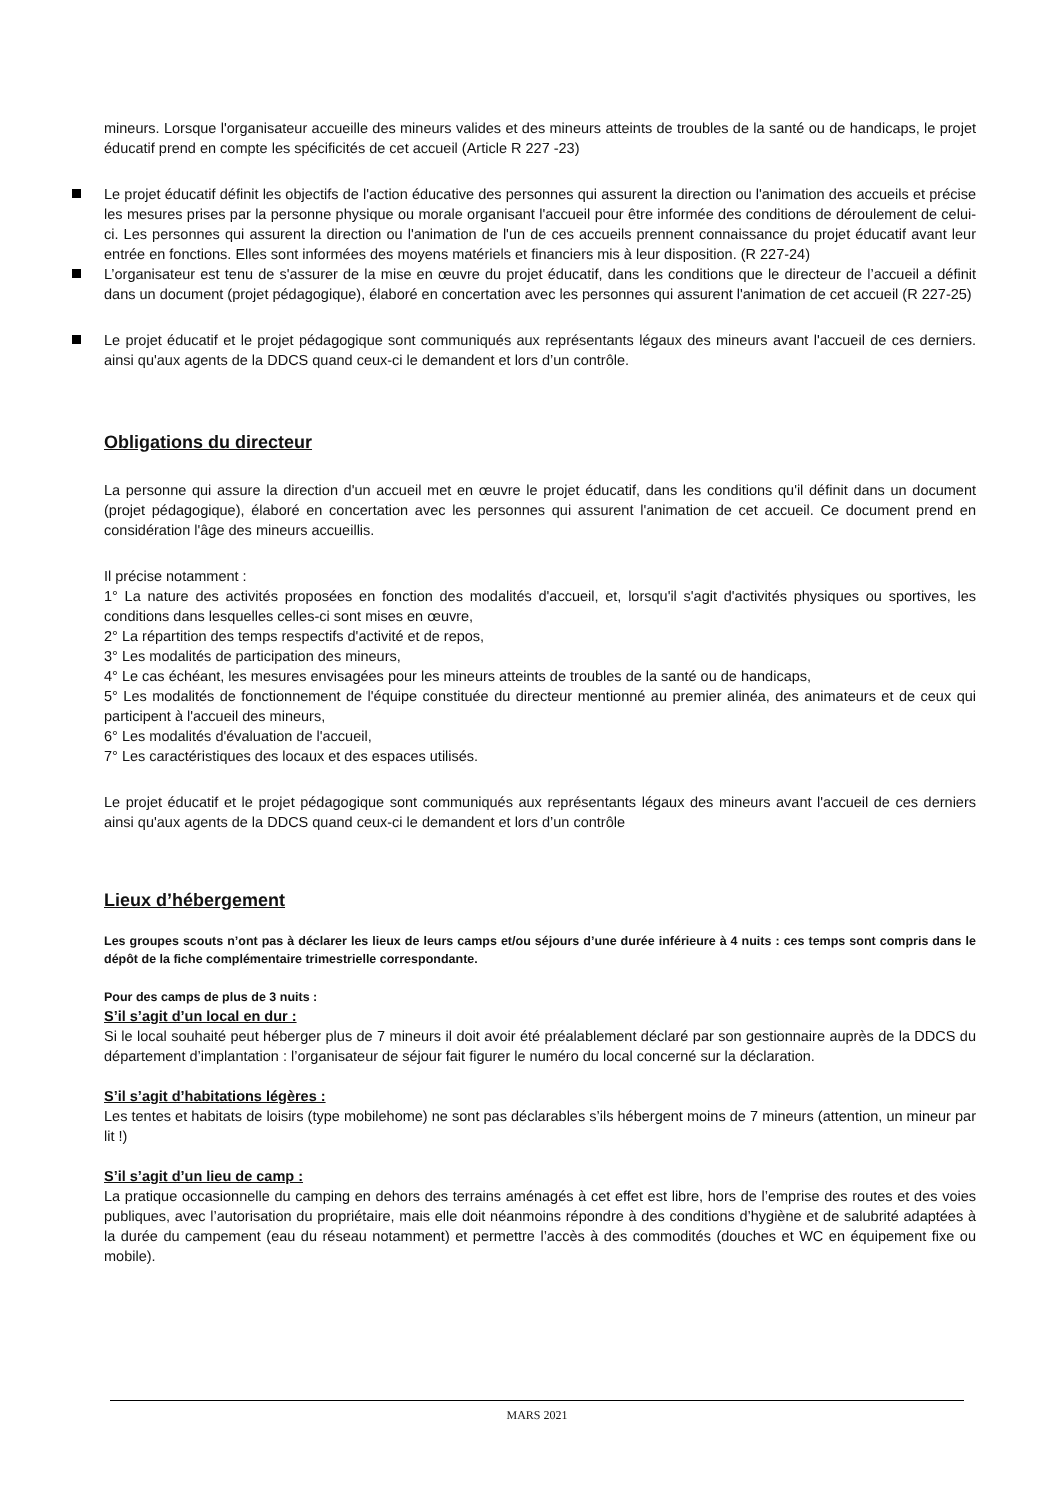mineurs. Lorsque l'organisateur accueille des mineurs valides et des mineurs atteints de troubles de la santé ou de handicaps, le projet éducatif prend en compte les spécificités de cet accueil (Article R 227 -23)
Le projet éducatif définit les objectifs de l'action éducative des personnes qui assurent la direction ou l'animation des accueils et précise les mesures prises par la personne physique ou morale organisant l'accueil pour être informée des conditions de déroulement de celui-ci. Les personnes qui assurent la direction ou l'animation de l'un de ces accueils prennent connaissance du projet éducatif avant leur entrée en fonctions. Elles sont informées des moyens matériels et financiers mis à leur disposition. (R 227-24)
L’organisateur est tenu de s'assurer de la mise en œuvre du projet éducatif, dans les conditions que le directeur de l’accueil a définit dans un document (projet pédagogique), élaboré en concertation avec les personnes qui assurent l'animation de cet accueil (R 227-25)
Le projet éducatif et le projet pédagogique sont communiqués aux représentants légaux des mineurs avant l'accueil de ces derniers. ainsi qu'aux agents de la DDCS quand ceux-ci le demandent et lors d’un contrôle.
Obligations du directeur
La personne qui assure la direction d'un accueil met en œuvre le projet éducatif, dans les conditions qu'il définit dans un document (projet pédagogique), élaboré en concertation avec les personnes qui assurent l'animation de cet accueil. Ce document prend en considération l'âge des mineurs accueillis.
Il précise notamment :
1° La nature des activités proposées en fonction des modalités d'accueil, et, lorsqu'il s'agit d'activités physiques ou sportives, les conditions dans lesquelles celles-ci sont mises en œuvre,
2° La répartition des temps respectifs d'activité et de repos,
3° Les modalités de participation des mineurs,
4° Le cas échéant, les mesures envisagées pour les mineurs atteints de troubles de la santé ou de handicaps,
5° Les modalités de fonctionnement de l'équipe constituée du directeur mentionné au premier alinéa, des animateurs et de ceux qui participent à l'accueil des mineurs,
6° Les modalités d'évaluation de l'accueil,
7° Les caractéristiques des locaux et des espaces utilisés.
Le projet éducatif et le projet pédagogique sont communiqués aux représentants légaux des mineurs avant l'accueil de ces derniers ainsi qu'aux agents de la DDCS quand ceux-ci le demandent et lors d’un contrôle
Lieux d’hébergement
Les groupes scouts n’ont pas à déclarer les lieux de leurs camps et/ou séjours d’une durée inférieure à 4 nuits : ces temps sont compris dans le dépôt de la fiche complémentaire trimestrielle correspondante.
Pour des camps de plus de 3 nuits :
S’il s’agit d’un local en dur :
Si le local souhaité peut héberger plus de 7 mineurs il doit avoir été préalablement déclaré par son gestionnaire auprès de la DDCS du département d’implantation : l’organisateur de séjour fait figurer le numéro du local concerné sur la déclaration.
S’il s’agit d’habitations légères :
Les tentes et habitats de loisirs (type mobilehome) ne sont pas déclarables s’ils hébergent moins de 7 mineurs (attention, un mineur par lit !)
S’il s’agit d’un lieu de camp :
La pratique occasionnelle du camping en dehors des terrains aménagés à cet effet est libre, hors de l’emprise des routes et des voies publiques, avec l’autorisation du propriétaire, mais elle doit néanmoins répondre à des conditions d’hygiène et de salubrité adaptées à la durée du campement (eau du réseau notamment) et permettre l’accès à des commodités (douches et WC en équipement fixe ou mobile).
MARS 2021